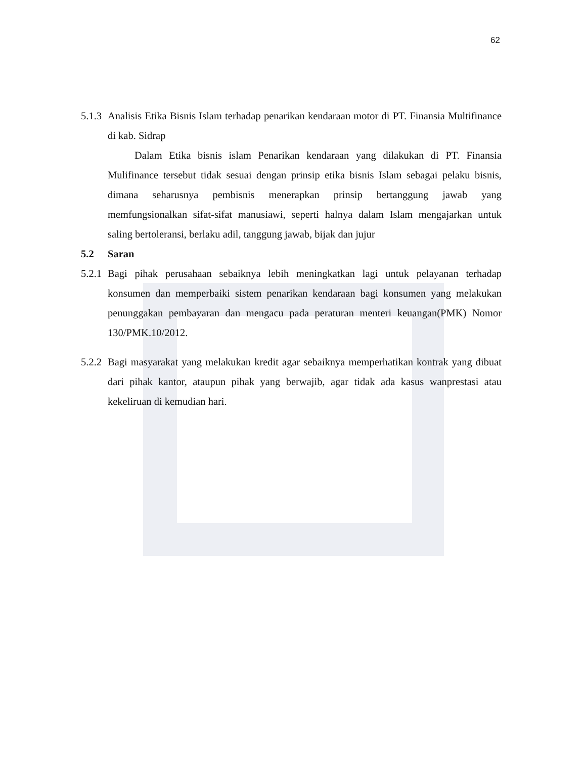62
5.1.3 Analisis Etika Bisnis Islam terhadap penarikan kendaraan motor di PT. Finansia Multifinance di kab. Sidrap
Dalam Etika bisnis islam Penarikan kendaraan yang dilakukan di PT. Finansia Mulifinance tersebut tidak sesuai dengan prinsip etika bisnis Islam sebagai pelaku bisnis, dimana seharusnya pembisnis menerapkan prinsip bertanggung jawab yang memfungsionalkan sifat-sifat manusiawi, seperti halnya dalam Islam mengajarkan untuk saling bertoleransi, berlaku adil, tanggung jawab, bijak dan jujur
5.2 Saran
5.2.1 Bagi pihak perusahaan sebaiknya lebih meningkatkan lagi untuk pelayanan terhadap konsumen dan memperbaiki sistem penarikan kendaraan bagi konsumen yang melakukan penunggakan pembayaran dan mengacu pada peraturan menteri keuangan(PMK) Nomor 130/PMK.10/2012.
5.2.2 Bagi masyarakat yang melakukan kredit agar sebaiknya memperhatikan kontrak yang dibuat dari pihak kantor, ataupun pihak yang berwajib, agar tidak ada kasus wanprestasi atau kekeliruan di kemudian hari.